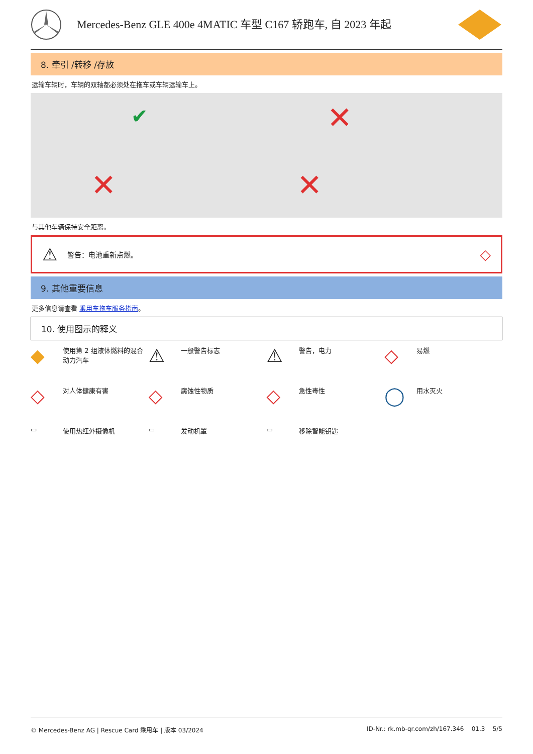Mercedes-Benz GLE 400e 4MATIC 车型 C167 轿跑车, 自 2023 年起
8. 牵引 /转移 /存放
运输车辆时，车辆的双轴都必须处在拖车或车辆运输车上。
✔
✕
✕
✕
与其他车辆保持安全距离。
⚠ 警告：电池重新点燃。 ◇
9. 其他重要信息
更多信息请查看 乘用车拖车服务指南。
10. 使用图示的释义
◆ 使用第 2 组液体燃料的混合动力汽车
⚠ 一般警告标志
⚠ 警告，电力
◇ 易燃
◇ 对人体健康有害
◇ 腐蚀性物质
◇ 急性毒性
◯ 用水灭火
▭ 使用热红外摄像机
▭ 发动机罩
▭ 移除智能钥匙
© Mercedes-Benz AG | Rescue Card 乘用车 | 版本 03/2024 ID-Nr.: rk.mb-qr.com/zh/167.346 01.3 5/5